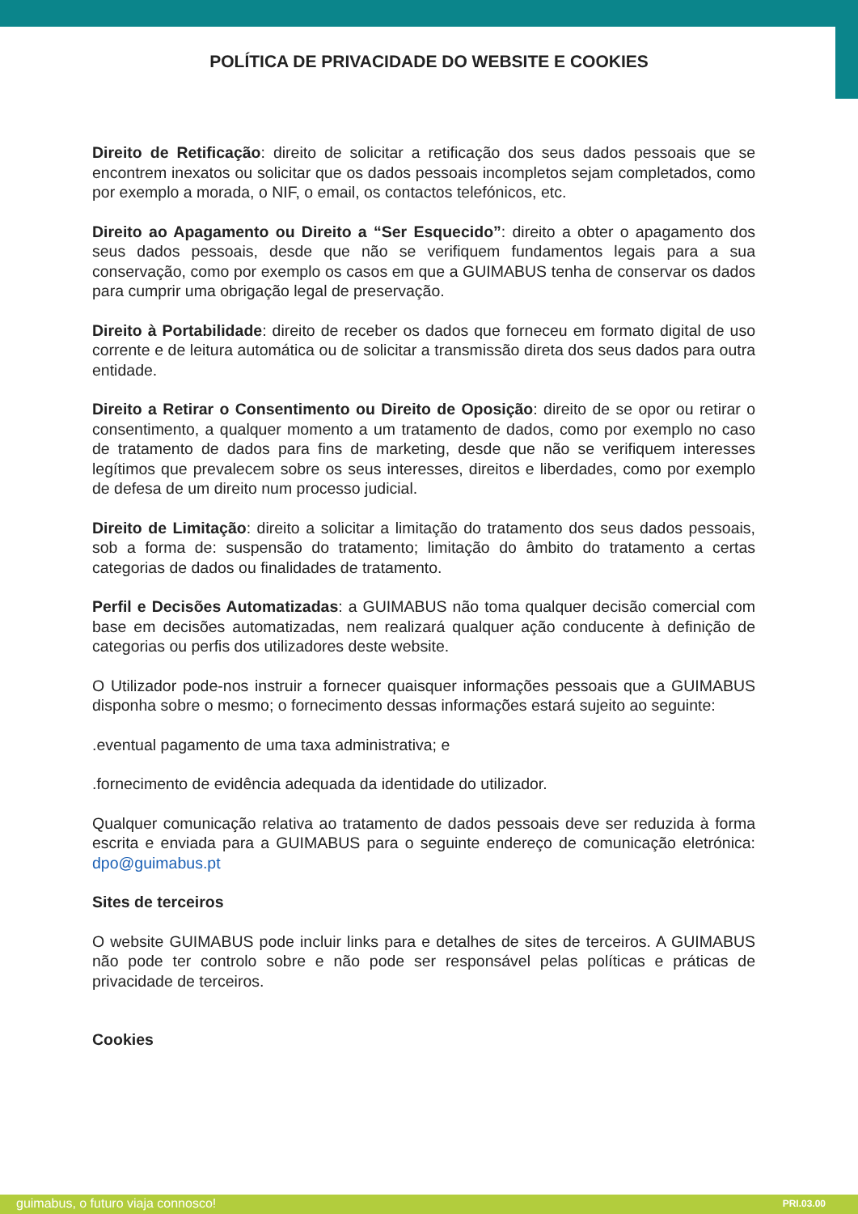POLÍTICA DE PRIVACIDADE DO WEBSITE E COOKIES
Direito de Retificação: direito de solicitar a retificação dos seus dados pessoais que se encontrem inexatos ou solicitar que os dados pessoais incompletos sejam completados, como por exemplo a morada, o NIF, o email, os contactos telefónicos, etc.
Direito ao Apagamento ou Direito a “Ser Esquecido”: direito a obter o apagamento dos seus dados pessoais, desde que não se verifiquem fundamentos legais para a sua conservação, como por exemplo os casos em que a GUIMABUS tenha de conservar os dados para cumprir uma obrigação legal de preservação.
Direito à Portabilidade: direito de receber os dados que forneceu em formato digital de uso corrente e de leitura automática ou de solicitar a transmissão direta dos seus dados para outra entidade.
Direito a Retirar o Consentimento ou Direito de Oposição: direito de se opor ou retirar o consentimento, a qualquer momento a um tratamento de dados, como por exemplo no caso de tratamento de dados para fins de marketing, desde que não se verifiquem interesses legítimos que prevalecem sobre os seus interesses, direitos e liberdades, como por exemplo de defesa de um direito num processo judicial.
Direito de Limitação: direito a solicitar a limitação do tratamento dos seus dados pessoais, sob a forma de: suspensão do tratamento; limitação do âmbito do tratamento a certas categorias de dados ou finalidades de tratamento.
Perfil e Decisões Automatizadas: a GUIMABUS não toma qualquer decisão comercial com base em decisões automatizadas, nem realizará qualquer ação conducente à definição de categorias ou perfis dos utilizadores deste website.
O Utilizador pode-nos instruir a fornecer quaisquer informações pessoais que a GUIMABUS disponha sobre o mesmo; o fornecimento dessas informações estará sujeito ao seguinte:
.eventual pagamento de uma taxa administrativa; e
.fornecimento de evidência adequada da identidade do utilizador.
Qualquer comunicação relativa ao tratamento de dados pessoais deve ser reduzida à forma escrita e enviada para a GUIMABUS para o seguinte endereço de comunicação eletrónica: dpo@guimabus.pt
Sites de terceiros
O website GUIMABUS pode incluir links para e detalhes de sites de terceiros. A GUIMABUS não pode ter controlo sobre e não pode ser responsável pelas políticas e práticas de privacidade de terceiros.
Cookies
guimabus, o futuro viaja connosco! PRI.03.00